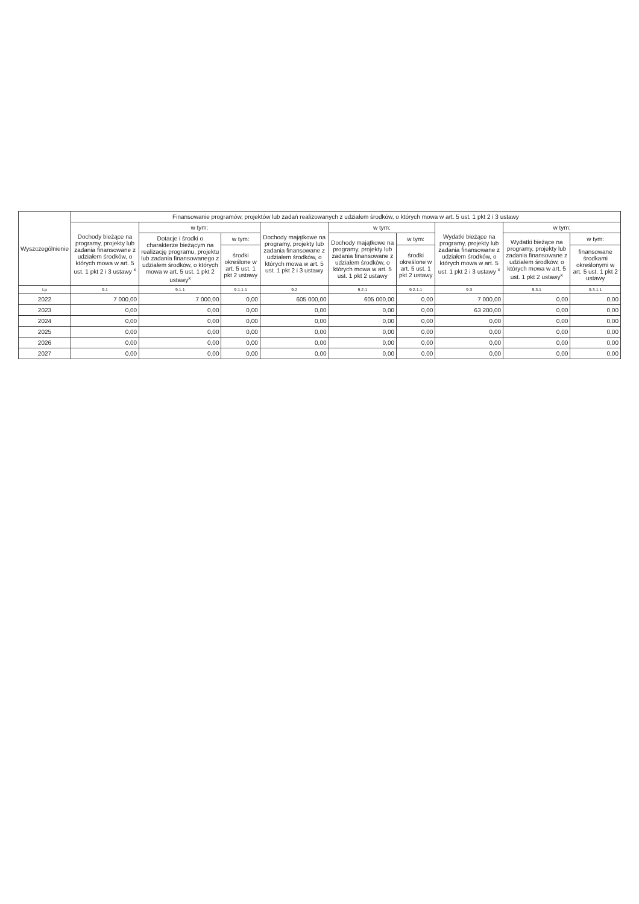| Wyszczególnienie | Finansowanie programów, projektów lub zadań realizowanych z udziałem środków, o których mowa w art. 5 ust. 1 pkt 2 i 3 ustawy | | | | | | | | |
| --- | --- | --- | --- | --- | --- | --- | --- | --- | --- |
| | Dochody bieżące na programy, projekty lub zadania finansowane z udziałem środków, o których mowa w art. 5 ust. 1 pkt 2 i 3 ustawy <sup>x</sup> | w tym: | | Dochody majątkowe na programy, projekty lub zadania finansowane z udziałem środków, o których mowa w art. 5 ust. 1 pkt 2 i 3 ustawy | w tym: | | Wydatki bieżące na programy, projekty lub zadania finansowane z udziałem środków, o których mowa w art. 5 ust. 1 pkt 2 i 3 ustawy <sup>x</sup> | w tym: | |
| | | Dotacje i środki o charakterze bieżącym na realizację programu, projektu lub zadania finansowanego z udziałem środków, o których mowa w art. 5 ust. 1 pkt 2 ustawy<sup>x</sup> | w tym: | | Dochody majątkowe na programy, projekty lub zadania finansowane z udziałem środków, o których mowa w art. 5 ust. 1 pkt 2 ustawy | w tym: | | Wydatki bieżące na programy, projekty lub zadania finansowane z udziałem środków, o których mowa w art. 5 ust. 1 pkt 2 ustawy<sup>x</sup> | w tym: |
| | | | środki określone w art. 5 ust. 1 pkt 2 ustawy | | | środki określone w art. 5 ust. 1 pkt 2 ustawy | | | finansowane środkami określonymi w art. 5 ust. 1 pkt 2 ustawy |
| Lp | 9.1 | 9.1.1 | 9.1.1.1 | 9.2 | 9.2.1 | 9.2.1.1 | 9.3 | 9.3.1 | 9.3.1.1 |
| 2022 | 7 000,00 | 7 000,00 | 0,00 | 605 000,00 | 605 000,00 | 0,00 | 7 000,00 | 0,00 | 0,00 |
| 2023 | 0,00 | 0,00 | 0,00 | 0,00 | 0,00 | 0,00 | 63 200,00 | 0,00 | 0,00 |
| 2024 | 0,00 | 0,00 | 0,00 | 0,00 | 0,00 | 0,00 | 0,00 | 0,00 | 0,00 |
| 2025 | 0,00 | 0,00 | 0,00 | 0,00 | 0,00 | 0,00 | 0,00 | 0,00 | 0,00 |
| 2026 | 0,00 | 0,00 | 0,00 | 0,00 | 0,00 | 0,00 | 0,00 | 0,00 | 0,00 |
| 2027 | 0,00 | 0,00 | 0,00 | 0,00 | 0,00 | 0,00 | 0,00 | 0,00 | 0,00 |